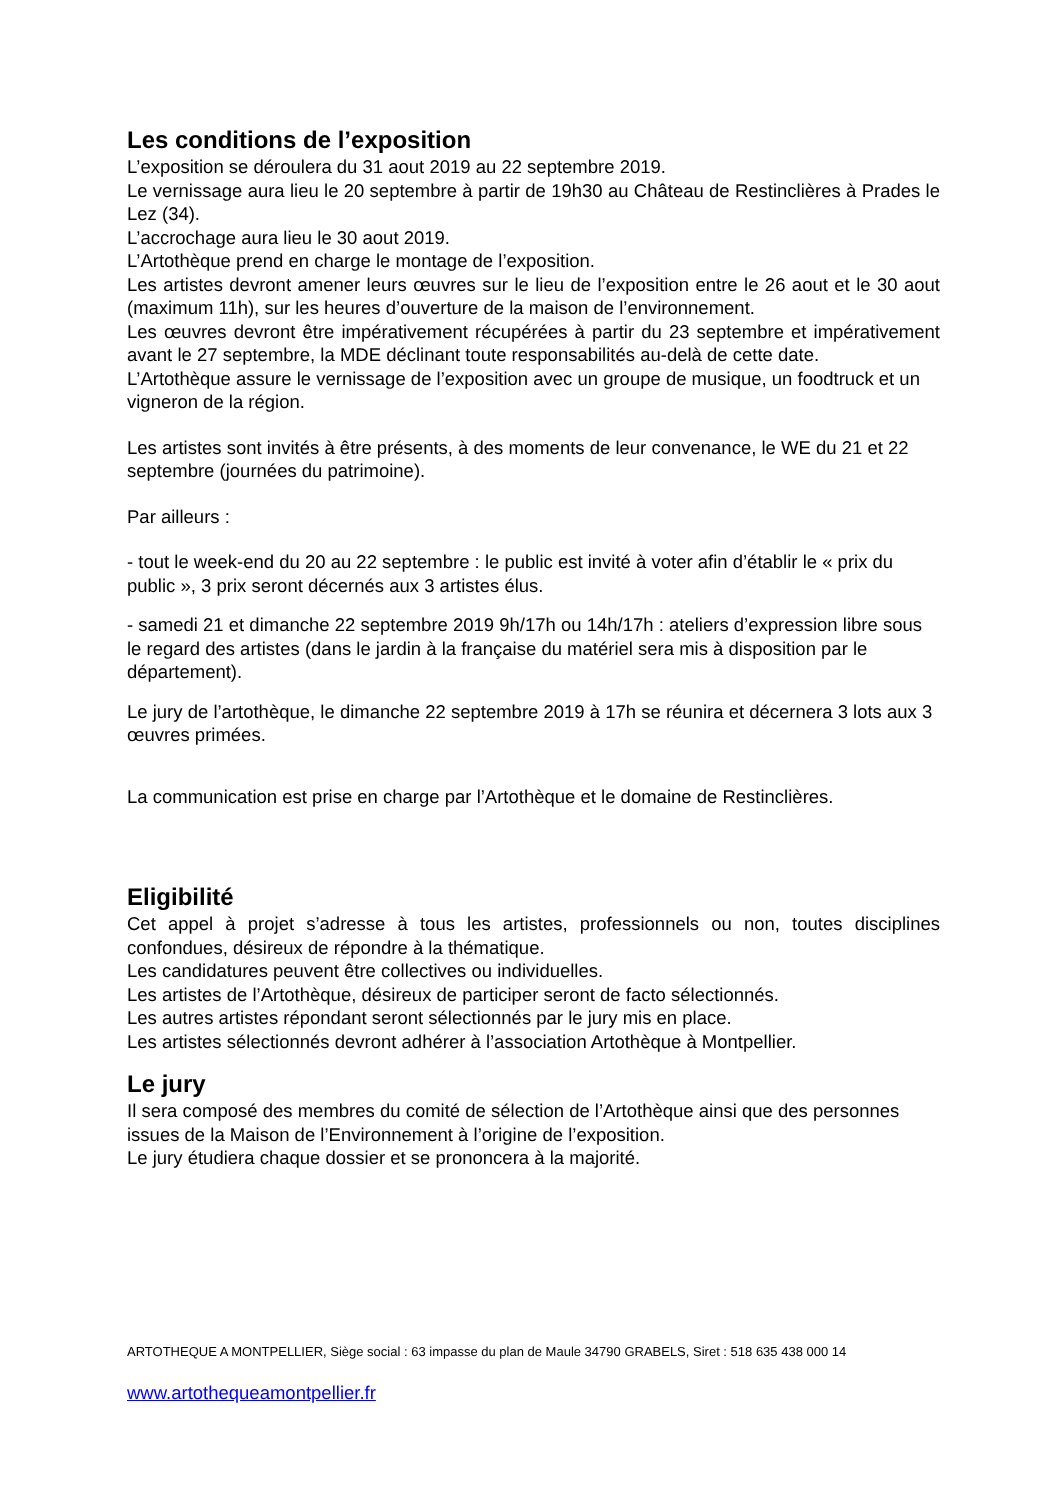Les conditions de l’exposition
L’exposition se déroulera du 31 aout 2019 au 22 septembre 2019.
Le vernissage aura lieu le 20 septembre à partir de 19h30 au Château de Restinclières à Prades le Lez (34).
L’accrochage aura lieu le 30 aout 2019.
L’Artothèque prend en charge le montage de l’exposition.
Les artistes devront amener leurs œuvres sur le lieu de l’exposition entre le 26 aout et le 30 aout (maximum 11h), sur les heures d’ouverture de la maison de l’environnement.
Les œuvres devront être impérativement récupérées à partir du 23 septembre et impérativement avant le 27 septembre, la MDE déclinant toute responsabilités au-delà de cette date.
L’Artothèque assure le vernissage de l’exposition avec un groupe de musique, un foodtruck et un vigneron de la région.
Les artistes sont invités à être présents, à des moments de leur convenance, le WE du 21 et 22 septembre (journées du patrimoine).
Par ailleurs :
- tout le week-end du 20 au 22 septembre : le public est invité à voter afin d’établir le « prix du public », 3 prix seront décernés aux 3 artistes élus.
- samedi 21 et dimanche 22 septembre 2019 9h/17h ou 14h/17h : ateliers d’expression libre sous le regard des artistes (dans le jardin à la française du matériel sera mis à disposition par le département).
Le jury de l’artothèque, le dimanche 22 septembre 2019 à 17h se réunira et décernera 3 lots aux 3 œuvres primées.
La communication est prise en charge par l’Artothèque et le domaine de Restinclières.
Eligibilité
Cet appel à projet s’adresse à tous les artistes, professionnels ou non, toutes disciplines confondues, désireux de répondre à la thématique.
Les candidatures peuvent être collectives ou individuelles.
Les artistes de l’Artothèque, désireux de participer seront de facto sélectionnés.
Les autres artistes répondant seront sélectionnés par le jury mis en place.
Les artistes sélectionnés devront adhérer à l’association Artothèque à Montpellier.
Le jury
Il sera composé des membres du comité de sélection de l’Artothèque ainsi que des personnes issues de la Maison de l’Environnement à l’origine de l’exposition.
Le jury étudiera chaque dossier et se prononcera à la majorité.
ARTOTHEQUE A MONTPELLIER, Siège social : 63 impasse du plan de Maule 34790 GRABELS, Siret : 518 635 438 000 14
www.artothequeamontpellier.fr